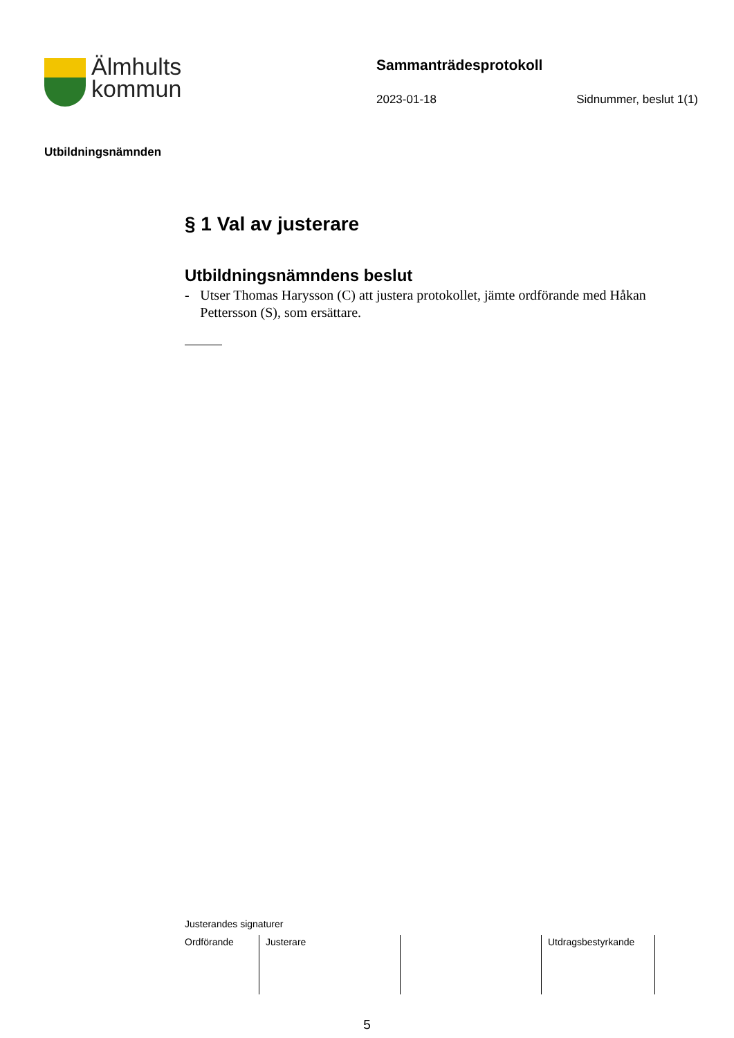Älmhults
kommun
Sammanträdesprotokoll
2023-01-18 Sidnummer, beslut 1(1)
Utbildningsnämnden
§ 1 Val av justerare
Utbildningsnämndens beslut
- Utser Thomas Harysson (C) att justera protokollet, jämte ordförande med Håkan Pettersson (S), som ersättare.
Justerandes signaturer
| Ordförande | Justerare | | Utdragsbestyrkande |
5